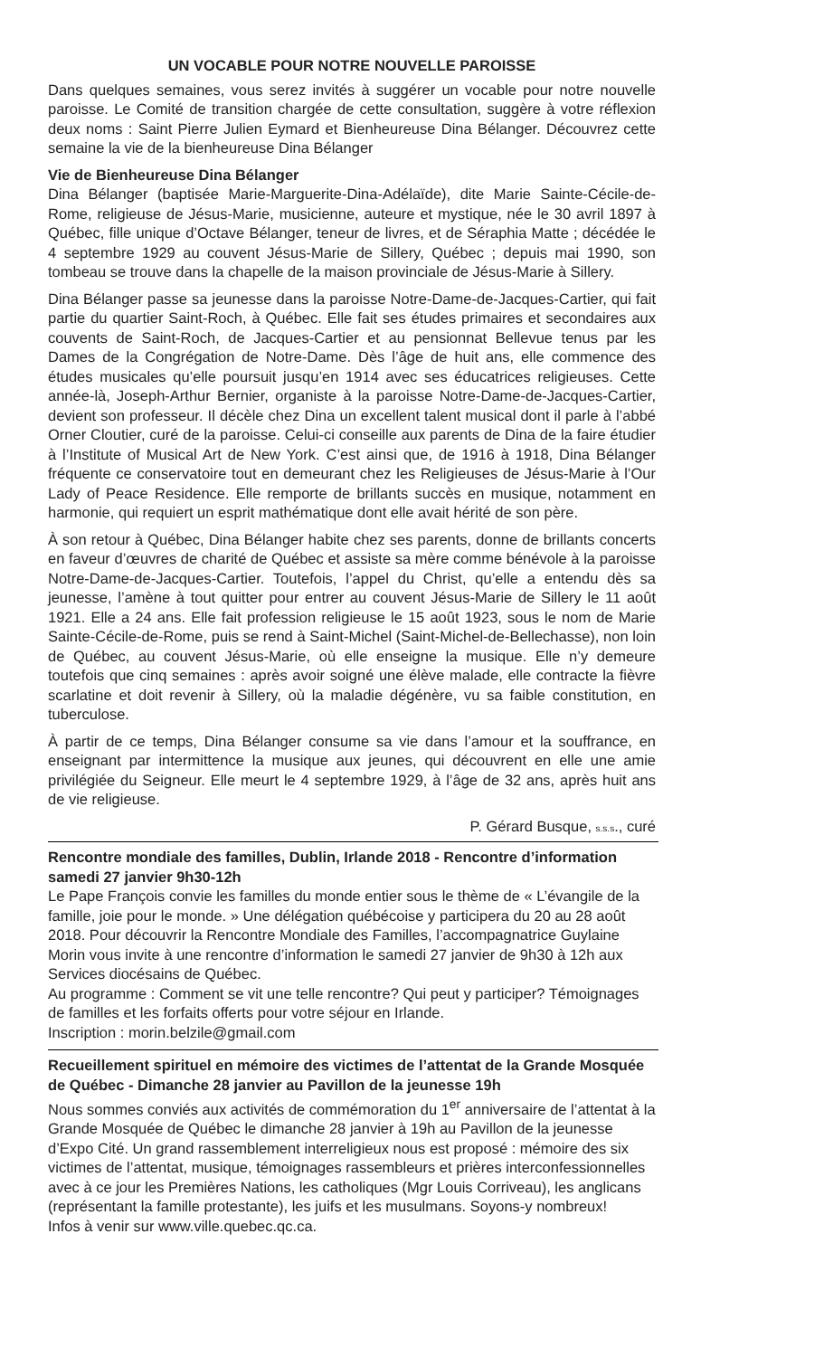UN VOCABLE POUR NOTRE NOUVELLE PAROISSE
Dans quelques semaines, vous serez invités à suggérer un vocable pour notre nouvelle paroisse. Le Comité de transition chargée de cette consultation, suggère à votre réflexion deux noms : Saint Pierre Julien Eymard et Bienheureuse Dina Bélanger. Découvrez cette semaine la vie de la bienheureuse Dina Bélanger
Vie de Bienheureuse Dina Bélanger
Dina Bélanger (baptisée Marie-Marguerite-Dina-Adélaïde), dite Marie Sainte-Cécile-de-Rome, religieuse de Jésus-Marie, musicienne, auteure et mystique, née le 30 avril 1897 à Québec, fille unique d’Octave Bélanger, teneur de livres, et de Séraphia Matte ; décédée le 4 septembre 1929 au couvent Jésus-Marie de Sillery, Québec ; depuis mai 1990, son tombeau se trouve dans la chapelle de la maison provinciale de Jésus-Marie à Sillery.
Dina Bélanger passe sa jeunesse dans la paroisse Notre-Dame-de-Jacques-Cartier, qui fait partie du quartier Saint-Roch, à Québec. Elle fait ses études primaires et secondaires aux couvents de Saint-Roch, de Jacques-Cartier et au pensionnat Bellevue tenus par les Dames de la Congrégation de Notre-Dame. Dès l’âge de huit ans, elle commence des études musicales qu’elle poursuit jusqu’en 1914 avec ses éducatrices religieuses. Cette année-là, Joseph-Arthur Bernier, organiste à la paroisse Notre-Dame-de-Jacques-Cartier, devient son professeur. Il décèle chez Dina un excellent talent musical dont il parle à l’abbé Orner Cloutier, curé de la paroisse. Celui-ci conseille aux parents de Dina de la faire étudier à l’Institute of Musical Art de New York. C’est ainsi que, de 1916 à 1918, Dina Bélanger fréquente ce conservatoire tout en demeurant chez les Religieuses de Jésus-Marie à l’Our Lady of Peace Residence. Elle remporte de brillants succès en musique, notamment en harmonie, qui requiert un esprit mathématique dont elle avait hérité de son père.
À son retour à Québec, Dina Bélanger habite chez ses parents, donne de brillants concerts en faveur d’œuvres de charité de Québec et assiste sa mère comme bénévole à la paroisse Notre-Dame-de-Jacques-Cartier. Toutefois, l’appel du Christ, qu’elle a entendu dès sa jeunesse, l’amène à tout quitter pour entrer au couvent Jésus-Marie de Sillery le 11 août 1921. Elle a 24 ans. Elle fait profession religieuse le 15 août 1923, sous le nom de Marie Sainte-Cécile-de-Rome, puis se rend à Saint-Michel (Saint-Michel-de-Bellechasse), non loin de Québec, au couvent Jésus-Marie, où elle enseigne la musique. Elle n’y demeure toutefois que cinq semaines : après avoir soigné une élève malade, elle contracte la fièvre scarlatine et doit revenir à Sillery, où la maladie dégénère, vu sa faible constitution, en tuberculose.
À partir de ce temps, Dina Bélanger consume sa vie dans l’amour et la souffrance, en enseignant par intermittence la musique aux jeunes, qui découvrent en elle une amie privilégiée du Seigneur. Elle meurt le 4 septembre 1929, à l’âge de 32 ans, après huit ans de vie religieuse.
P. Gérard Busque, s.s.s., curé
Rencontre mondiale des familles, Dublin, Irlande 2018 - Rencontre d’information samedi 27 janvier 9h30-12h
Le Pape François convie les familles du monde entier sous le thème de « L’évangile de la famille, joie pour le monde. » Une délégation québécoise y participera du 20 au 28 août 2018. Pour découvrir la Rencontre Mondiale des Familles, l’accompagnatrice Guylaine Morin vous invite à une rencontre d’information le samedi 27 janvier de 9h30 à 12h aux Services diocésains de Québec.
Au programme : Comment se vit une telle rencontre? Qui peut y participer? Témoignages de familles et les forfaits offerts pour votre séjour en Irlande.
Inscription : morin.belzile@gmail.com
Recueillement spirituel en mémoire des victimes de l’attentat de la Grande Mosquée de Québec - Dimanche 28 janvier au Pavillon de la jeunesse 19h
Nous sommes conviés aux activités de commémoration du 1<sup>er</sup> anniversaire de l’attentat à la Grande Mosquée de Québec le dimanche 28 janvier à 19h au Pavillon de la jeunesse d’Expo Cité. Un grand rassemblement interreligieux nous est proposé : mémoire des six victimes de l’attentat, musique, témoignages rassembleurs et prières interconfessionnelles avec à ce jour les Premières Nations, les catholiques (Mgr Louis Corriveau), les anglicans (représentant la famille protestante), les juifs et les musulmans. Soyons-y nombreux!
Infos à venir sur www.ville.quebec.qc.ca.